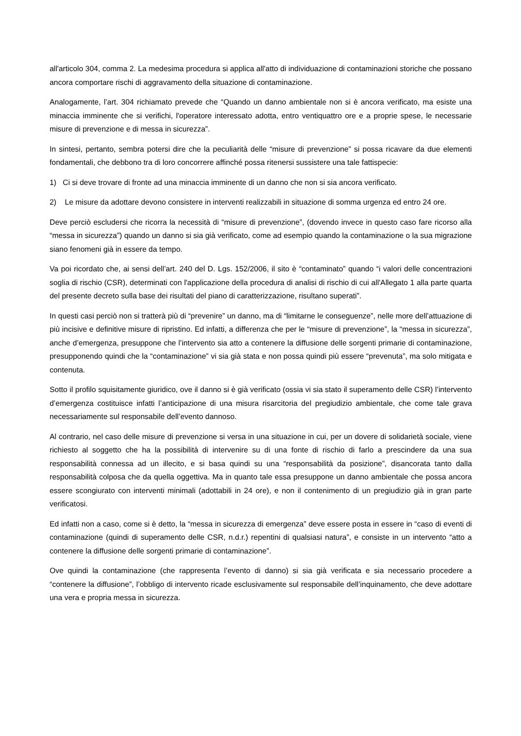all'articolo 304, comma 2. La medesima procedura si applica all'atto di individuazione di contaminazioni storiche che possano ancora comportare rischi di aggravamento della situazione di contaminazione.
Analogamente, l’art. 304 richiamato prevede che “Quando un danno ambientale non si è ancora verificato, ma esiste una minaccia imminente che si verifichi, l'operatore interessato adotta, entro ventiquattro ore e a proprie spese, le necessarie misure di prevenzione e di messa in sicurezza”.
In sintesi, pertanto, sembra potersi dire che la peculiarità delle “misure di prevenzione” si possa ricavare da due elementi fondamentali, che debbono tra di loro concorrere affinché possa ritenersi sussistere una tale fattispecie:
1) Ci si deve trovare di fronte ad una minaccia imminente di un danno che non si sia ancora verificato.
2) Le misure da adottare devono consistere in interventi realizzabili in situazione di somma urgenza ed entro 24 ore.
Deve perciò escludersi che ricorra la necessità di “misure di prevenzione”, (dovendo invece in questo caso fare ricorso alla “messa in sicurezza”) quando un danno si sia già verificato, come ad esempio quando la contaminazione o la sua migrazione siano fenomeni già in essere da tempo.
Va poi ricordato che, ai sensi dell’art. 240 del D. Lgs. 152/2006, il sito è “contaminato” quando “i valori delle concentrazioni soglia di rischio (CSR), determinati con l'applicazione della procedura di analisi di rischio di cui all'Allegato 1 alla parte quarta del presente decreto sulla base dei risultati del piano di caratterizzazione, risultano superati”.
In questi casi perciò non si tratterà più di “prevenire” un danno, ma di “limitarne le conseguenze”, nelle more dell’attuazione di più incisive e definitive misure di ripristino. Ed infatti, a differenza che per le “misure di prevenzione”, la “messa in sicurezza”, anche d’emergenza, presuppone che l’intervento sia atto a contenere la diffusione delle sorgenti primarie di contaminazione, presupponendo quindi che la “contaminazione” vi sia già stata e non possa quindi più essere “prevenuta”, ma solo mitigata e contenuta.
Sotto il profilo squisitamente giuridico, ove il danno si è già verificato (ossia vi sia stato il superamento delle CSR) l’intervento d’emergenza costituisce infatti l’anticipazione di una misura risarcitoria del pregiudizio ambientale, che come tale grava necessariamente sul responsabile dell’evento dannoso.
Al contrario, nel caso delle misure di prevenzione si versa in una situazione in cui, per un dovere di solidarietà sociale, viene richiesto al soggetto che ha la possibilità di intervenire su di una fonte di rischio di farlo a prescindere da una sua responsabilità connessa ad un illecito, e si basa quindi su una “responsabilità da posizione”, disancorata tanto dalla responsabilità colposa che da quella oggettiva. Ma in quanto tale essa presuppone un danno ambientale che possa ancora essere scongiurato con interventi minimali (adottabili in 24 ore), e non il contenimento di un pregiudizio già in gran parte verificatosi.
Ed infatti non a caso, come si è detto, la “messa in sicurezza di emergenza” deve essere posta in essere in “caso di eventi di contaminazione (quindi di superamento delle CSR, n.d.r.) repentini di qualsiasi natura”, e consiste in un intervento “atto a contenere la diffusione delle sorgenti primarie di contaminazione”.
Ove quindi la contaminazione (che rappresenta l’evento di danno) si sia già verificata e sia necessario procedere a “contenere la diffusione”, l’obbligo di intervento ricade esclusivamente sul responsabile dell’inquinamento, che deve adottare una vera e propria messa in sicurezza.